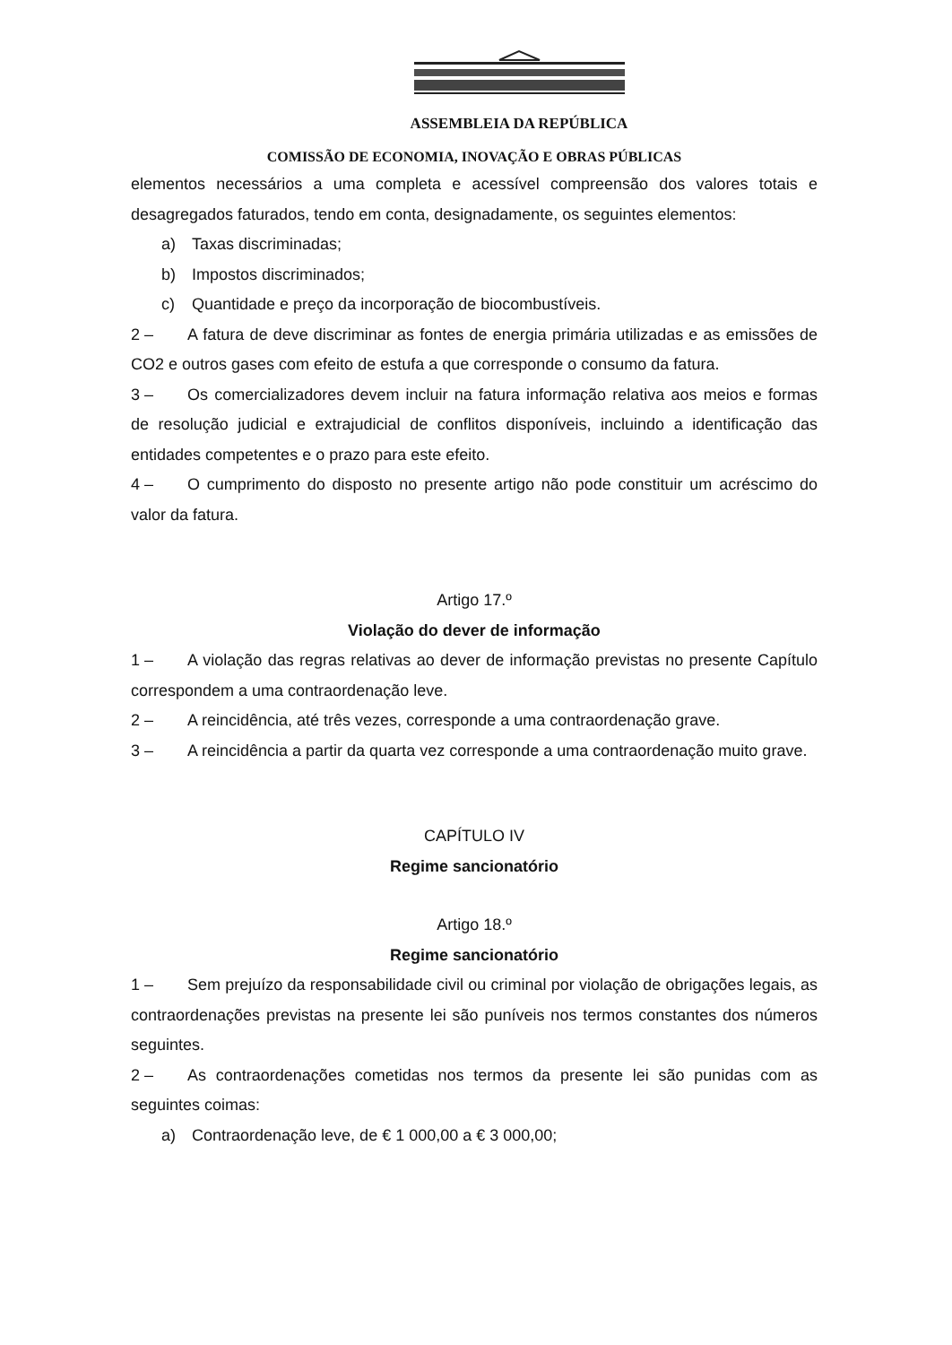ASSEMBLEIA DA REPÚBLICA
COMISSÃO DE ECONOMIA, INOVAÇÃO E OBRAS PÚBLICAS
elementos necessários a uma completa e acessível compreensão dos valores totais e desagregados faturados, tendo em conta, designadamente, os seguintes elementos:
a) Taxas discriminadas;
b) Impostos discriminados;
c) Quantidade e preço da incorporação de biocombustíveis.
2 – A fatura de deve discriminar as fontes de energia primária utilizadas e as emissões de CO2 e outros gases com efeito de estufa a que corresponde o consumo da fatura.
3 – Os comercializadores devem incluir na fatura informação relativa aos meios e formas de resolução judicial e extrajudicial de conflitos disponíveis, incluindo a identificação das entidades competentes e o prazo para este efeito.
4 – O cumprimento do disposto no presente artigo não pode constituir um acréscimo do valor da fatura.
Artigo 17.º
Violação do dever de informação
1 – A violação das regras relativas ao dever de informação previstas no presente Capítulo correspondem a uma contraordenação leve.
2 – A reincidência, até três vezes, corresponde a uma contraordenação grave.
3 – A reincidência a partir da quarta vez corresponde a uma contraordenação muito grave.
CAPÍTULO IV
Regime sancionatório
Artigo 18.º
Regime sancionatório
1 – Sem prejuízo da responsabilidade civil ou criminal por violação de obrigações legais, as contraordenações previstas na presente lei são puníveis nos termos constantes dos números seguintes.
2 – As contraordenações cometidas nos termos da presente lei são punidas com as seguintes coimas:
a) Contraordenação leve, de € 1 000,00 a € 3 000,00;